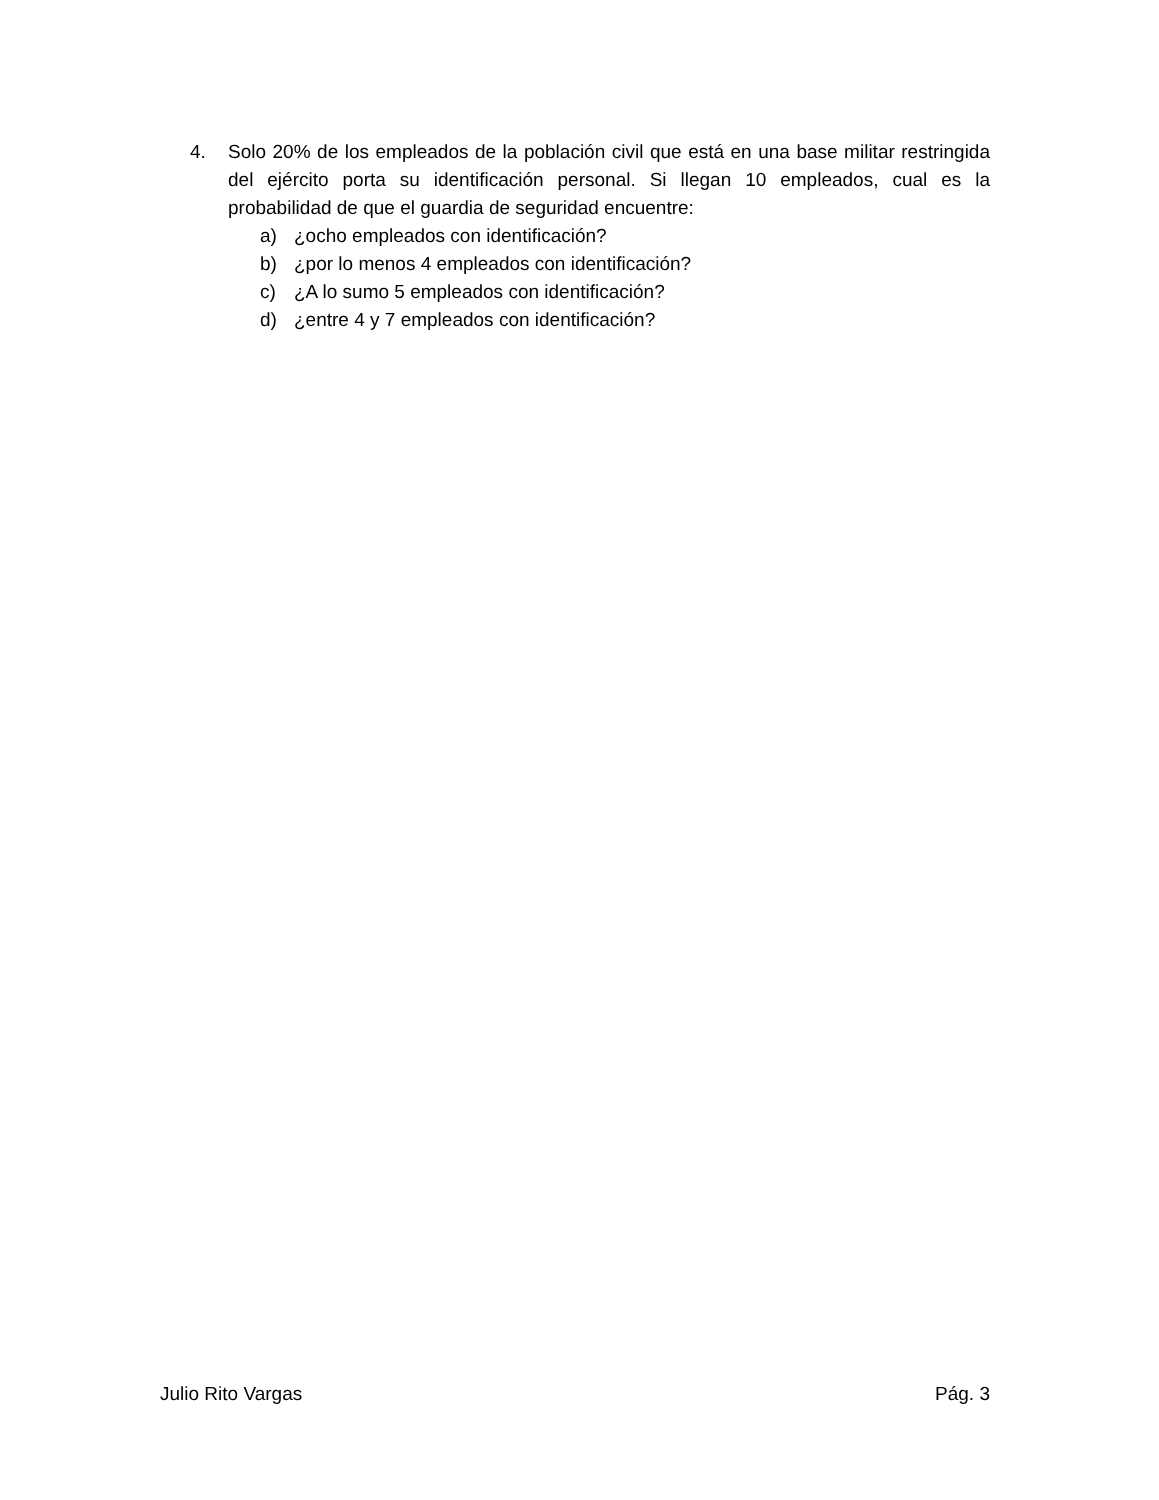4. Solo 20% de los empleados de la población civil que está en una base militar restringida del ejército porta su identificación personal. Si llegan 10 empleados, cual es la probabilidad de que el guardia de seguridad encuentre:
a) ¿ocho empleados con identificación?
b) ¿por lo menos 4 empleados con identificación?
c) ¿A lo sumo 5 empleados con identificación?
d) ¿entre 4 y 7 empleados con identificación?
Julio Rito Vargas Pág. 3